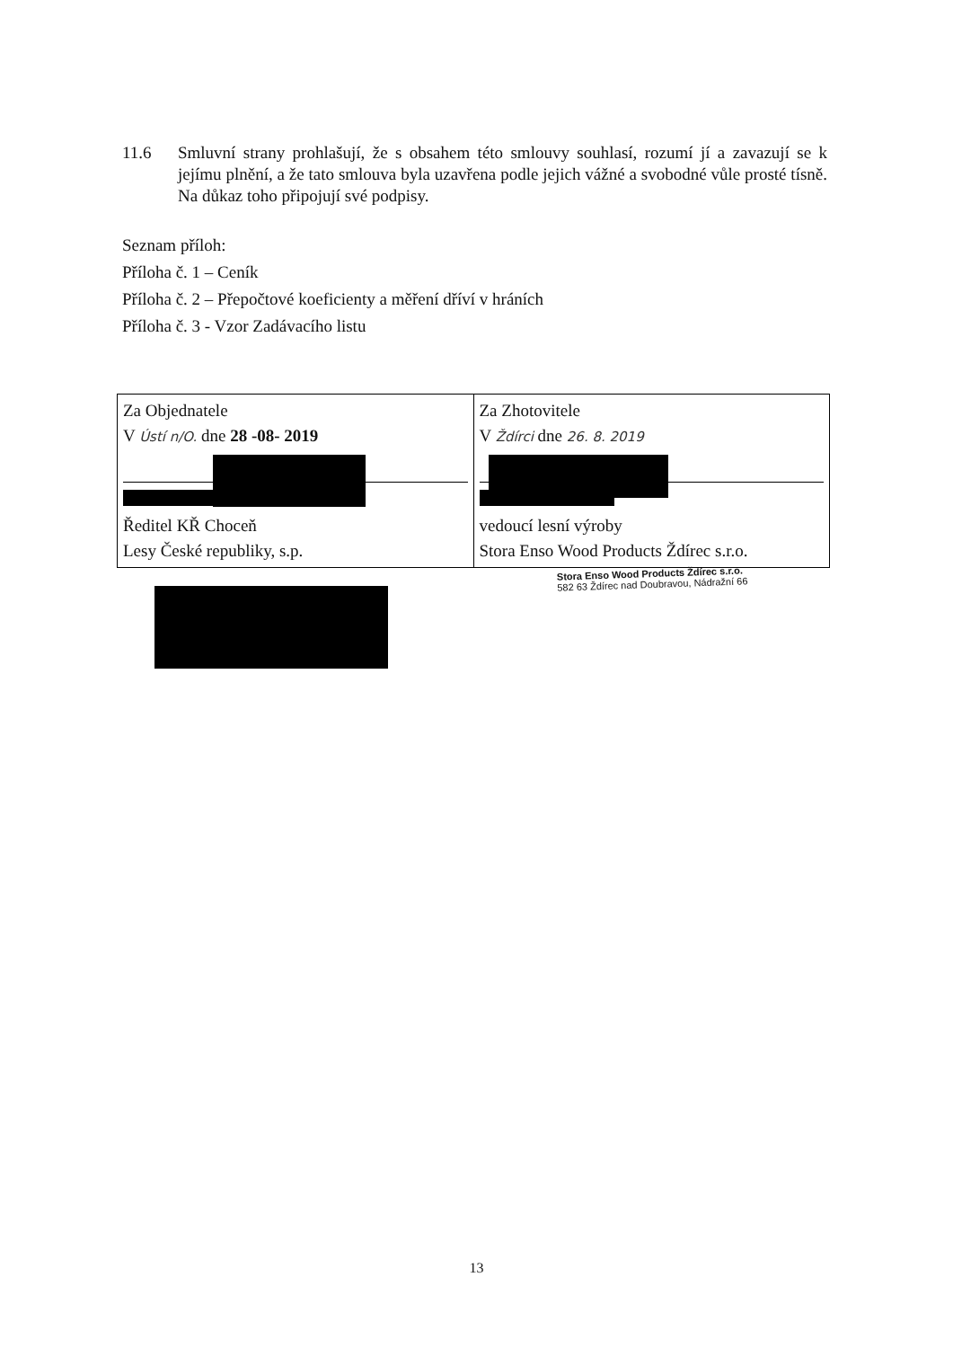11.6 Smluvní strany prohlašují, že s obsahem této smlouvy souhlasí, rozumí jí a zavazují se k jejímu plnění, a že tato smlouva byla uzavřena podle jejich vážné a svobodné vůle prosté tísně. Na důkaz toho připojují své podpisy.
Seznam příloh:
Příloha č. 1 – Ceník
Příloha č. 2 – Přepočtové koeficienty a měření dříví v hráních
Příloha č. 3 - Vzor Zadávacího listu
| Za Objednatele V Ústí n/O. dne 28 -08- 2019 Ředitel KŘ Choceň Lesy České republiky, s.p. | Za Zhotovitele V Ždírci dne 26. 8. 2019 vedoucí lesní výroby Stora Enso Wood Products Ždírec s.r.o. |
Stora Enso Wood Products Ždírec s.r.o.
582 63 Ždírec nad Doubravou, Nádražní 66
13